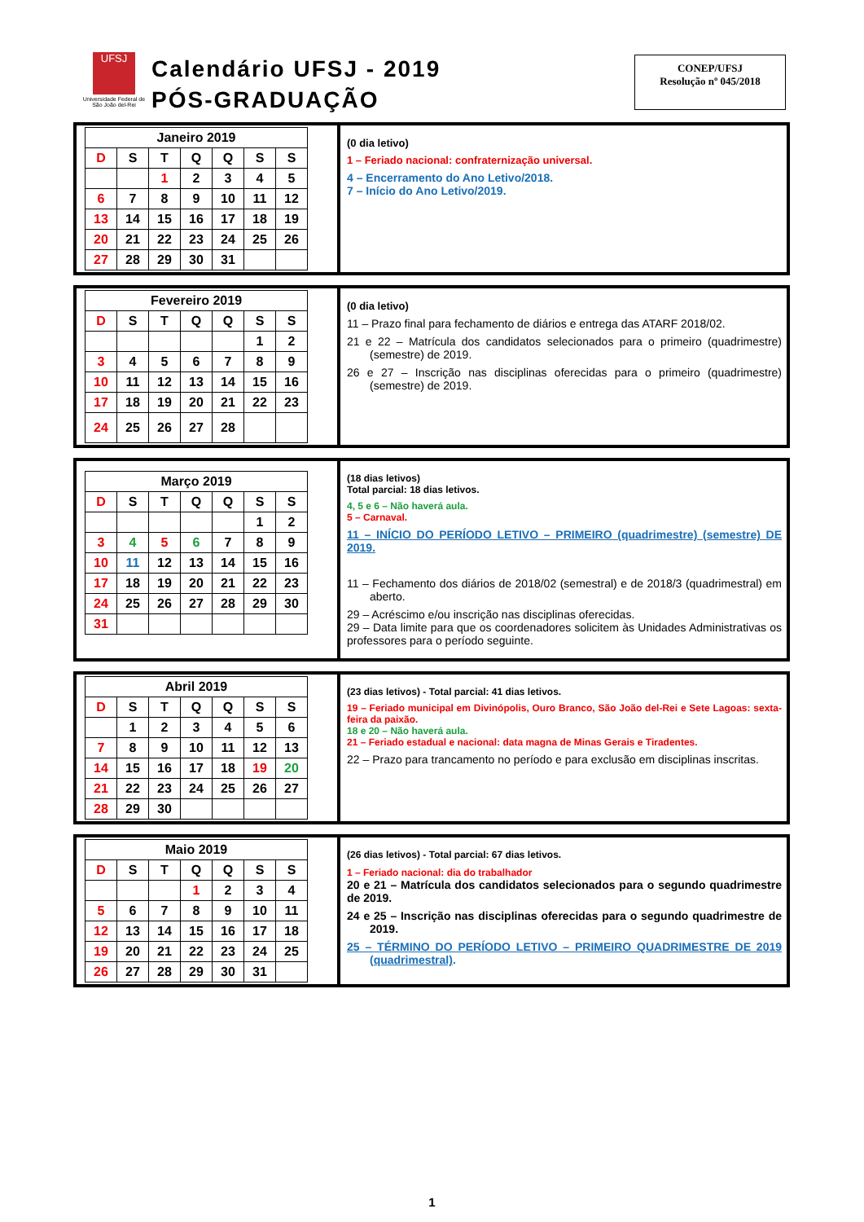UFSJ
Universidade Federal de São João del-Rei
Calendário UFSJ - 2019
PÓS-GRADUAÇÃO
CONEP/UFSJ
Resolução nº 045/2018
| Janeiro 2019 | | | | | | |
| --- | --- | --- | --- | --- | --- | --- |
| D | S | T | Q | Q | S | S |
| | | 1 | 2 | 3 | 4 | 5 |
| 6 | 7 | 8 | 9 | 10 | 11 | 12 |
| 13 | 14 | 15 | 16 | 17 | 18 | 19 |
| 20 | 21 | 22 | 23 | 24 | 25 | 26 |
| 27 | 28 | 29 | 30 | 31 | | |
(0 dia letivo)
1 – Feriado nacional: confraternização universal.
4 – Encerramento do Ano Letivo/2018.
7 – Início do Ano Letivo/2019.
| Fevereiro 2019 | | | | | | |
| --- | --- | --- | --- | --- | --- | --- |
| D | S | T | Q | Q | S | S |
| | | | | | 1 | 2 |
| 3 | 4 | 5 | 6 | 7 | 8 | 9 |
| 10 | 11 | 12 | 13 | 14 | 15 | 16 |
| 17 | 18 | 19 | 20 | 21 | 22 | 23 |
| 24 | 25 | 26 | 27 | 28 | | |
(0 dia letivo)
11 – Prazo final para fechamento de diários e entrega das ATARF 2018/02.
21 e 22 – Matrícula dos candidatos selecionados para o primeiro (quadrimestre) (semestre) de 2019.
26 e 27 – Inscrição nas disciplinas oferecidas para o primeiro (quadrimestre) (semestre) de 2019.
| Março 2019 | | | | | | |
| --- | --- | --- | --- | --- | --- | --- |
| D | S | T | Q | Q | S | S |
| | | | | | 1 | 2 |
| 3 | 4 | 5 | 6 | 7 | 8 | 9 |
| 10 | 11 | 12 | 13 | 14 | 15 | 16 |
| 17 | 18 | 19 | 20 | 21 | 22 | 23 |
| 24 | 25 | 26 | 27 | 28 | 29 | 30 |
| 31 | | | | | | |
(18 dias letivos)
Total parcial: 18 dias letivos.
4, 5 e 6 – Não haverá aula.
5 – Carnaval.
11 – INÍCIO DO PERÍODO LETIVO – PRIMEIRO (quadrimestre) (semestre) DE 2019.
11 – Fechamento dos diários de 2018/02 (semestral) e de 2018/3 (quadrimestral) em aberto.
29 – Acréscimo e/ou inscrição nas disciplinas oferecidas.
29 – Data limite para que os coordenadores solicitem às Unidades Administrativas os professores para o período seguinte.
| Abril 2019 | | | | | | |
| --- | --- | --- | --- | --- | --- | --- |
| D | S | T | Q | Q | S | S |
| | 1 | 2 | 3 | 4 | 5 | 6 |
| 7 | 8 | 9 | 10 | 11 | 12 | 13 |
| 14 | 15 | 16 | 17 | 18 | 19 | 20 |
| 21 | 22 | 23 | 24 | 25 | 26 | 27 |
| 28 | 29 | 30 | | | | |
(23 dias letivos) - Total parcial: 41 dias letivos.
19 – Feriado municipal em Divinópolis, Ouro Branco, São João del-Rei e Sete Lagoas: sexta-feira da paixão.
18 e 20 – Não haverá aula.
21 – Feriado estadual e nacional: data magna de Minas Gerais e Tiradentes.
22 – Prazo para trancamento no período e para exclusão em disciplinas inscritas.
| Maio 2019 | | | | | | |
| --- | --- | --- | --- | --- | --- | --- |
| D | S | T | Q | Q | S | S |
| | | | 1 | 2 | 3 | 4 |
| 5 | 6 | 7 | 8 | 9 | 10 | 11 |
| 12 | 13 | 14 | 15 | 16 | 17 | 18 |
| 19 | 20 | 21 | 22 | 23 | 24 | 25 |
| 26 | 27 | 28 | 29 | 30 | 31 | |
(26 dias letivos) - Total parcial: 67 dias letivos.
1 – Feriado nacional: dia do trabalhador
20 e 21 – Matrícula dos candidatos selecionados para o segundo quadrimestre de 2019.
24 e 25 – Inscrição nas disciplinas oferecidas para o segundo quadrimestre de 2019.
25 – TÉRMINO DO PERÍODO LETIVO – PRIMEIRO QUADRIMESTRE DE 2019 (quadrimestral).
1